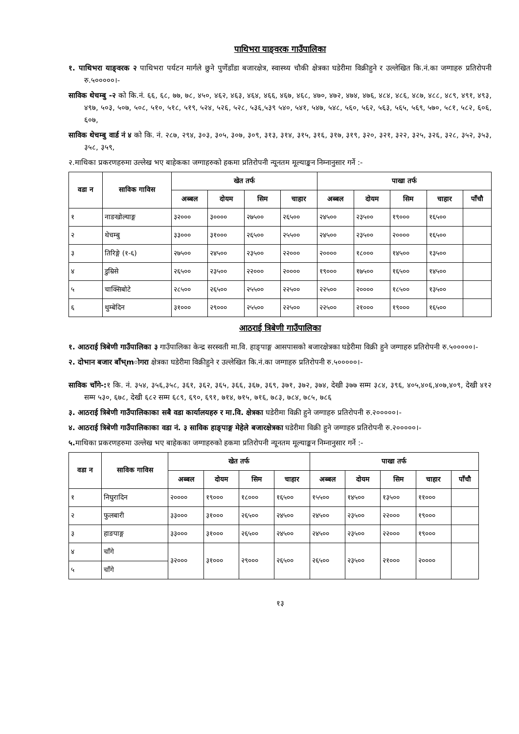पाथिभरा याङ्वरक गाउँपालिका
१. पाथिभरा याङ्वरक २ पाथिभरा पर्यटन मार्गले छुने पुर्णेडाँडा बजारक्षेत्र, स्वास्थ्य चौकी क्षेत्रका घडेरीमा विक्रीहुने र उल्लेखित कि.नं.का जग्गाहरु प्रतिरोपनी रु.५०००००।-
साविक थेचम्बु -२ को कि.नं. ६६, ६८, ७७, ७८, ४५०, ४६२, ४६३, ४६४, ४६६, ४६७, ४६८, ४७०, ४७२, ४७४, ४७६, ४८४, ४८६, ४८७, ४८८, ४८९, ४९१, ४९३, ४९७, ५०३, ५०७, ५०८, ५१०, ५१८, ५१९, ५२४, ५२६, ५२८, ५३६,५३९ ५४०, ५४१, ५४७, ५४८, ५६०, ५६२, ५६३, ५६५, ५६९, ५७०, ५८१, ५८२, ६०६, ६०७,
साविक थेचम्बु वार्ड नं ४ को कि. नं. २८७, २९४, ३०३, ३०५, ३०७, ३०९, ३१३, ३१४, ३१५, ३१६, ३१७, ३१९, ३२०, ३२१, ३२२, ३२५, ३२६, ३२८, ३५२, ३५३, ३५८, ३५९,
२.माथिका प्रकरणहरुमा उल्लेख भए बाहेकका जग्गाहरुको हकमा प्रतिरोपनी न्यूनतम मूल्याङ्कन निम्नानुसार गर्ने :-
| वडा न | साविक गाविस | खेत तर्फ | | | | पाखा तर्फ | | | | |
| --- | --- | --- | --- | --- | --- | --- | --- | --- | --- | --- |
| | | अब्बल | दोयम | सिम | चाहार | अब्बल | दोयम | सिम | चाहार | पाँचौ |
| १ | नाङखोल्याङ्ग | ३२००० | ३०००० | २७५०० | २६५०० | २४५०० | २३५०० | १९००० | १६५०० | |
| २ | थेचम्बु | ३३००० | ३१००० | २६५०० | २५५०० | २४५०० | २३५०० | २०००० | १६५०० | |
| ३ | तिरिङ्गे (१-६) | २७५०० | २४५०० | २३५०० | २२००० | २०००० | १८००० | १४५०० | १३५०० | |
| ४ | डुम्रिसे | २६५०० | २३५०० | २२००० | २०००० | १९००० | १७५०० | १६५०० | १४५०० | |
| ५ | चाक्सिबोटे | २८५०० | २६५०० | २५५०० | २२५०० | २२५०० | २०००० | १८५०० | १३५०० | |
| ६ | थुम्बेदिन | ३१००० | २९००० | २५५०० | २२५०० | २२५०० | २१००० | १९००० | १६५०० | |
आठराई त्रिबेणी गाउँपालिका
१. आठराई त्रिबेणी गाउँपालिका ३ गाउँपालिका केन्द्र सरस्वती मा.वि. हाङ्पाङ्ग आसपासको बजारक्षेत्रका घडेरीमा विक्री हुने जग्गाहरु प्रतिरोपनी रु.५०००००।-
२. दोभान बजार बाँभ्mोगरा क्षेत्रका घडेरीमा विक्रीहुने र उल्लेखित कि.नं.का जग्गाहरु प्रतिरोपनी रु.५०००००।-
साविक चाँगे-: १ कि. नं. ३५४, ३५६,३५८, ३६१, ३६२, ३६५, ३६६, ३६७, ३६९, ३७१, ३७२, ३७४, देखी ३७७ सम्म ३८४, ३९६, ४०५,४०६,४०७,४०९, देखी ४१२ सम्म ५३०, ६७८, देखी ६८२ सम्म ६८९, ६९०, ६९१, ७१४, ७१५, ७१६, ७८३, ७८४, ७८५, ७८६
३. आठराई त्रिबेणी गाउँपालिकाका सबै वडा कार्यालयहरु र मा.वि. क्षेत्रका घडेरीमा विक्री हुने जग्गाहरु प्रतिरोपनी रु.२०००००।-
४. आठराई त्रिबेणी गाउँपालिकाका वडा नं. ३ साविक हाङ्पाङ्ग मेहेले बजारक्षेत्रका घडेरीमा विक्री हुने जग्गाहरु प्रतिरोपनी रु.२०००००।-
५. माथिका प्रकरणहरुमा उल्लेख भए बाहेकका जग्गाहरुको हकमा प्रतिरोपनी न्यूनतम मूल्याङ्कन निम्नानुसार गर्ने :-
| वडा न | साविक गाविस | खेत तर्फ | | | | पाखा तर्फ | | | | |
| --- | --- | --- | --- | --- | --- | --- | --- | --- | --- | --- |
| | | अब्बल | दोयम | सिम | चाहार | अब्बल | दोयम | सिम | चाहार | पाँचौ |
| १ | निघुरादिन | २०००० | १९००० | १८००० | १६५०० | १५५०० | १४५०० | १३५०० | ११००० | |
| २ | फुलबारी | ३३००० | ३१००० | २६५०० | २४५०० | २४५०० | २३५०० | २२००० | १९००० | |
| ३ | हाङपाङ्ग | ३३००० | ३१००० | २६५०० | २४५०० | २४५०० | २३५०० | २२००० | १९००० | |
| ४ | चाँगे | ३२००० | ३१००० | २९००० | २६५०० | २६५०० | २३५०० | २१००० | २०००० | |
| ५ | चाँगे | | | | | | | | | |
१३